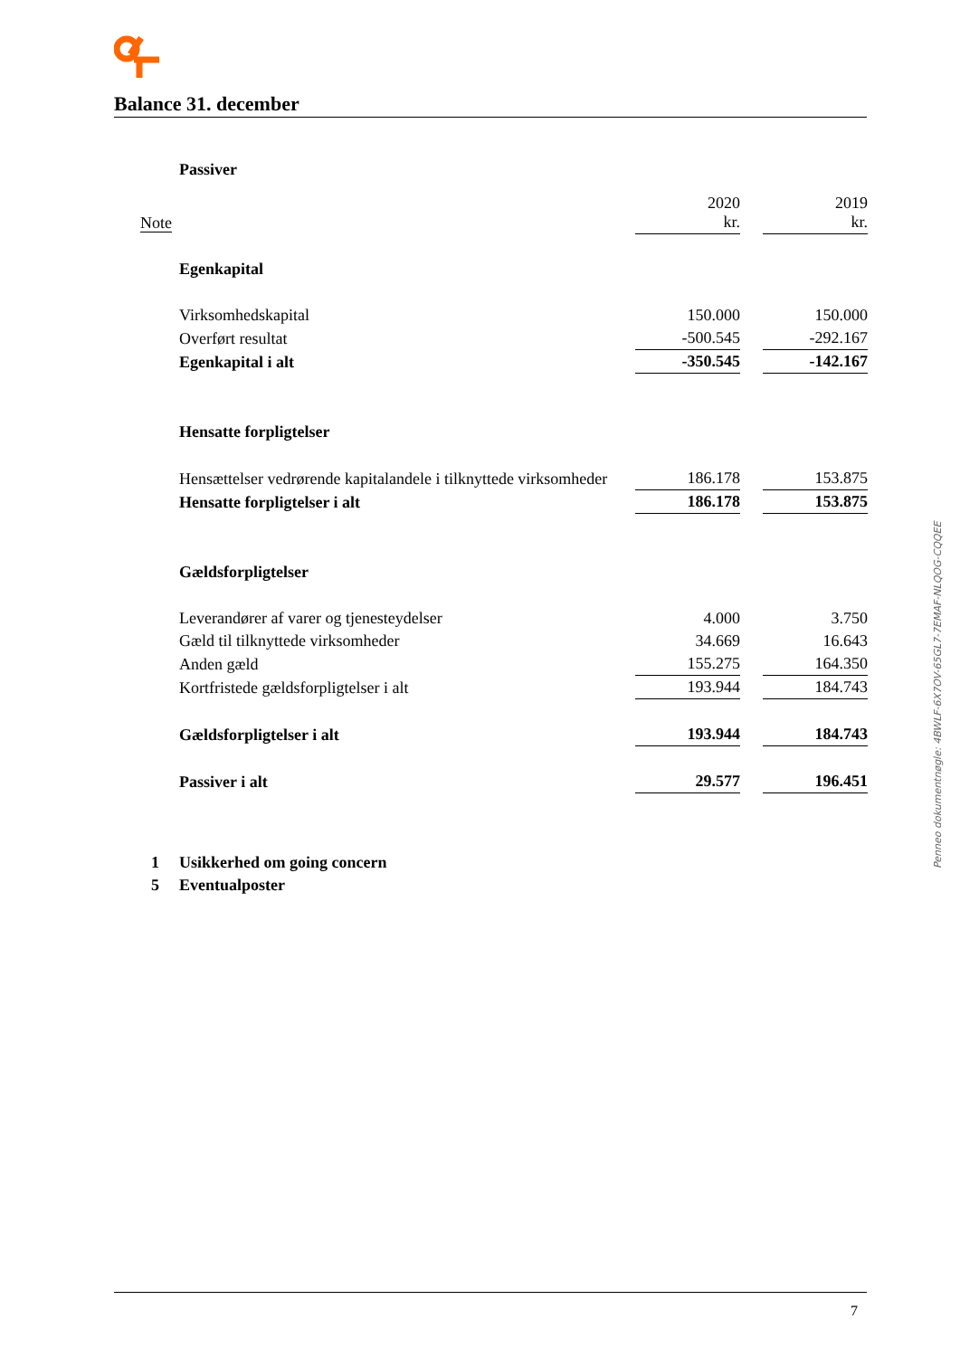Balance 31. december
| | Passiver | | | |
| Note | | 2020 kr. | | 2019 kr. |
| | Egenkapital | | | |
| | Virksomhedskapital | 150.000 | | 150.000 |
| | Overført resultat | -500.545 | | -292.167 |
| | Egenkapital i alt | -350.545 | | -142.167 |
| | Hensatte forpligtelser | | | |
| | Hensættelser vedrørende kapitalandele i tilknyttede virksomheder | 186.178 | | 153.875 |
| | Hensatte forpligtelser i alt | 186.178 | | 153.875 |
| | Gældsforpligtelser | | | |
| | Leverandører af varer og tjenesteydelser | 4.000 | | 3.750 |
| | Gæld til tilknyttede virksomheder | 34.669 | | 16.643 |
| | Anden gæld | 155.275 | | 164.350 |
| | Kortfristede gældsforpligtelser i alt | 193.944 | | 184.743 |
| | Gældsforpligtelser i alt | 193.944 | | 184.743 |
| | Passiver i alt | 29.577 | | 196.451 |
| 1 | Usikkerhed om going concern | | | |
| 5 | Eventualposter | | | |
7
Penneo dokumentnøgle: 4BWLF-6X7OV-65GL7-7EMAF-NLQOG-CQQEE